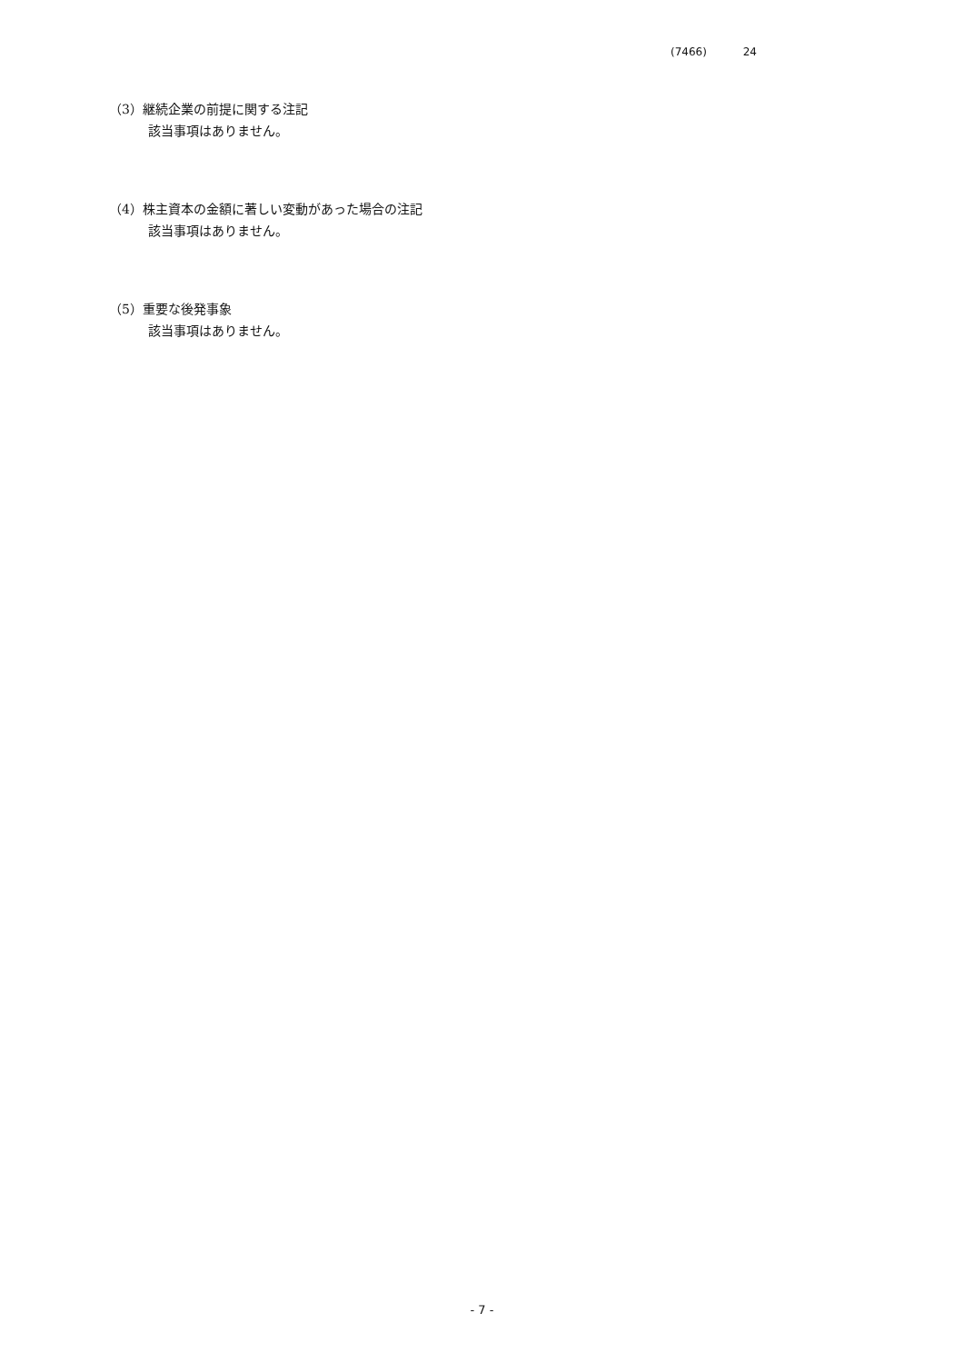(7466) 24
（3）継続企業の前提に関する注記
該当事項はありません。
（4）株主資本の金額に著しい変動があった場合の注記
該当事項はありません。
（5）重要な後発事象
該当事項はありません。
- 7 -